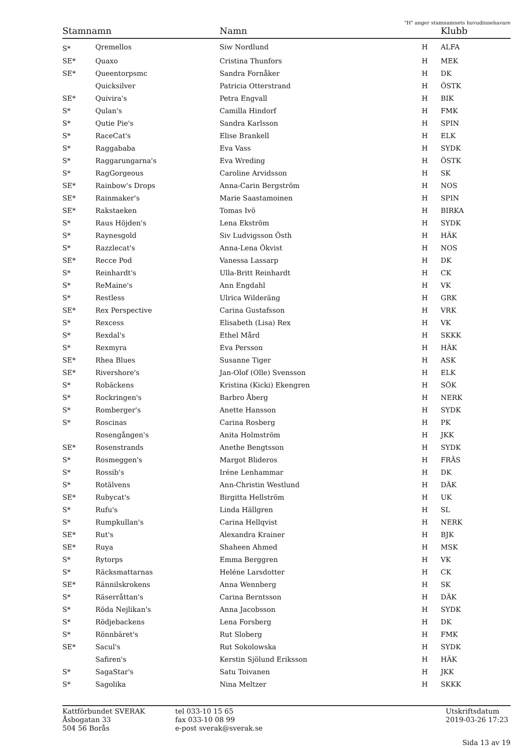"H" anger stamnamnets huvudinnehavare
| Stamnamn | | Namn | | Klubb |
| --- | --- | --- | --- | --- |
| S* | Qremellos | Siw Nordlund | H | ALFA |
| SE* | Quaxo | Cristina Thunfors | H | MEK |
| SE* | Queentorpsmc | Sandra Fornåker | H | DK |
| | Quicksilver | Patricia Otterstrand | H | ÖSTK |
| SE* | Quivira's | Petra Engvall | H | BIK |
| S* | Qulan's | Camilla Hindorf | H | FMK |
| S* | Qutie Pie's | Sandra Karlsson | H | SPIN |
| S* | RaceCat's | Elise Brankell | H | ELK |
| S* | Raggababa | Eva Vass | H | SYDK |
| S* | Raggarungarna's | Eva Wreding | H | ÖSTK |
| S* | RagGorgeous | Caroline Arvidsson | H | SK |
| SE* | Rainbow's Drops | Anna-Carin Bergström | H | NOS |
| SE* | Rainmaker's | Marie Saastamoinen | H | SPIN |
| SE* | Rakstaeken | Tomas Ivö | H | BIRKA |
| S* | Raus Höjden's | Lena Ekström | H | SYDK |
| S* | Raynesgold | Siv Ludvigsson Östh | H | HÄK |
| S* | Razzlecat's | Anna-Lena Ökvist | H | NOS |
| SE* | Recce Pod | Vanessa Lassarp | H | DK |
| S* | Reinhardt's | Ulla-Britt Reinhardt | H | CK |
| S* | ReMaine's | Ann Engdahl | H | VK |
| S* | Restless | Ulrica Wilderäng | H | GRK |
| SE* | Rex Perspective | Carina Gustafsson | H | VRK |
| S* | Rexcess | Elisabeth (Lisa) Rex | H | VK |
| S* | Rexdal's | Ethel Mård | H | SKKK |
| S* | Rexmyra | Eva Persson | H | HÄK |
| SE* | Rhea Blues | Susanne Tiger | H | ASK |
| SE* | Rivershore's | Jan-Olof (Olle) Svensson | H | ELK |
| S* | Robäckens | Kristina (Kicki) Ekengren | H | SÖK |
| S* | Rockringen's | Barbro Åberg | H | NERK |
| S* | Romberger's | Anette Hansson | H | SYDK |
| S* | Roscinas | Carina Rosberg | H | PK |
| | Rosengången's | Anita Holmström | H | JKK |
| SE* | Rosenstrands | Anethe Bengtsson | H | SYDK |
| S* | Rosmeggen's | Margot Blideros | H | FRÄS |
| S* | Rossib's | Iréne Lenhammar | H | DK |
| S* | Rotälvens | Ann-Christin Westlund | H | DÄK |
| SE* | Rubycat's | Birgitta Hellström | H | UK |
| S* | Rufu's | Linda Hällgren | H | SL |
| S* | Rumpkullan's | Carina Hellqvist | H | NERK |
| SE* | Rut's | Alexandra Krainer | H | BJK |
| SE* | Ruya | Shaheen Ahmed | H | MSK |
| S* | Rytorps | Emma Berggren | H | VK |
| S* | Räcksmattarnas | Heléne Larsdotter | H | CK |
| SE* | Rännilskrokens | Anna Wennberg | H | SK |
| S* | Räserråttan's | Carina Berntsson | H | DÄK |
| S* | Röda Nejlikan's | Anna Jacobsson | H | SYDK |
| S* | Rödjebackens | Lena Forsberg | H | DK |
| S* | Rönnbäret's | Rut Sloberg | H | FMK |
| SE* | Sacul's | Rut Sokolowska | H | SYDK |
| | Safiren's | Kerstin Sjölund Eriksson | H | HÄK |
| S* | SagaStar's | Satu Toivanen | H | JKK |
| S* | Sagolika | Nina Meltzer | H | SKKK |
Kattförbundet SVERAK
Åsbogatan 33
504 56 Borås
tel 033-10 15 65
fax 033-10 08 99
e-post sverak@sverak.se
Utskriftsdatum
2019-03-26 17:23
Sida 13 av 19